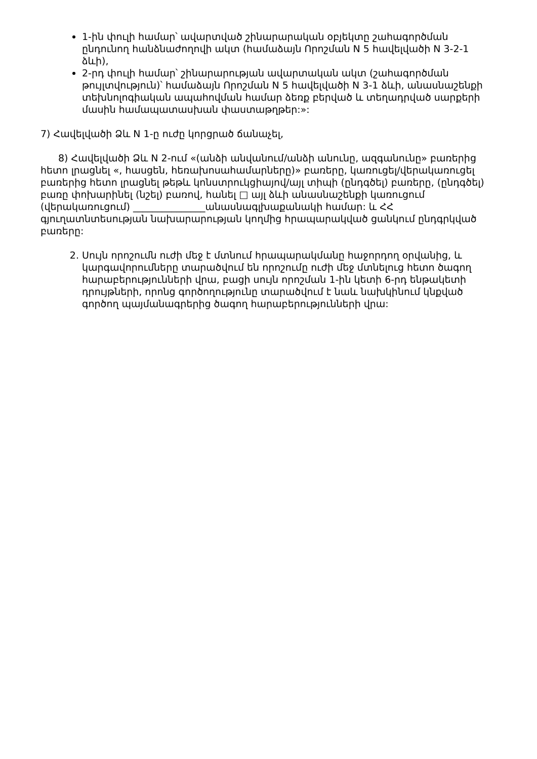1-ին փուլի համար՝ ավարտված շինարարական օբյեկտը շահագործման ընդունող հանձնաժողովի ակտ (համաձայն Որոշման N 5 հավելվածի N 3-2-1 ձևի),
2-րդ փուլի համար՝ շինարարության ավարտական ակտ (շահագործման թույլտվություն)՝ համաձայն Որոշման N 5 հավելվածի N 3-1 ձևի, անասնաշենքի տեխնոլոգիական ապահովման համար ձեռք բերված և տեղադրված սարքերի մասին համապատասխան փաստաթղթեր:»:
7) Հավելվածի Ձև N 1-ը ուժը կորցրած ճանաչել,
8) Հավելվածի Ձև N 2-ում «(անձի անվանում/անձի անունը, ազգանունը» բառերից հետո լրացնել «, հասցեն, հեռախոսահամարները)» բառերը, կառուցել/վերակառուցել բառերից հետո լրացնել թեթև կոնստրուկցիայով/այլ տիպի (ընդգծել) բառերը, (ընդգծել) բառը փոխարինել (նշել) բառով, հանել □ այլ ձևի անասնաշենքի կառուցում (վերակառուցում) _______________անասնագլխաքանակի համար: և ՀՀ գյուղատնտեսության նախարարության կողմից հրապարակված ցանկում ընդգրկված բառերը:
2. Սույն որոշումն ուժի մեջ է մտնում հրապարակմանը հաջորդող օրվանից, և կարգավորումները տարածվում են որոշումը ուժի մեջ մտնելուց հետո ծագող հարաբերությունների վրա, բացի սույն որոշման 1-ին կետի 6-րդ ենթակետի դրույթների, որոնց գործողությունը տարածվում է նաև նախկինում կնքված գործող պայմանագրերից ծագող հարաբերությունների վրա: